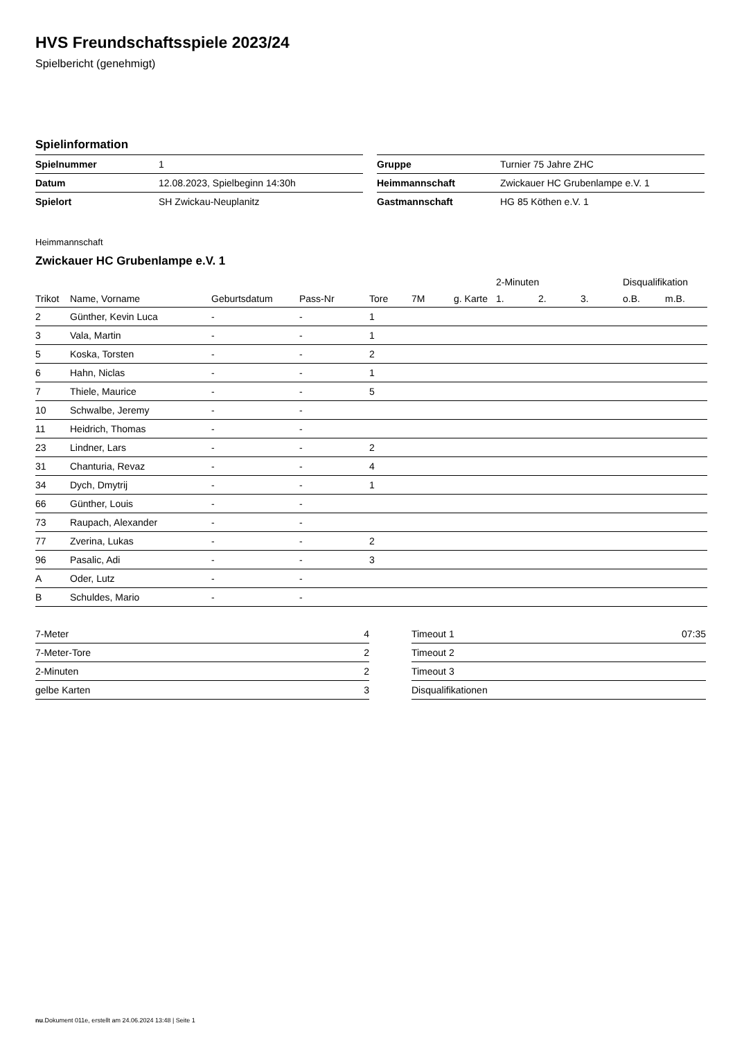HVS Freundschaftsspiele 2023/24
Spielbericht (genehmigt)
Spielinformation
| Spielnummer | 1 |
| Datum | 12.08.2023, Spielbeginn 14:30h |
| Spielort | SH Zwickau-Neuplanitz |
| Gruppe | Turnier 75 Jahre ZHC |
| Heimmannschaft | Zwickauer HC Grubenlampe e.V. 1 |
| Gastmannschaft | HG 85 Köthen e.V. 1 |
Heimmannschaft
Zwickauer HC Grubenlampe e.V. 1
| | | | | | | | 2-Minuten | | | Disqualifikation | |
| --- | --- | --- | --- | --- | --- | --- | --- | --- | --- | --- | --- |
| Trikot | Name, Vorname | Geburtsdatum | Pass-Nr | Tore | 7M | g. Karte | 1. | 2. | 3. | o.B. | m.B. |
| 2 | Günther, Kevin Luca | - | - | 1 | | | | | | | |
| 3 | Vala, Martin | - | - | 1 | | | | | | | |
| 5 | Koska, Torsten | - | - | 2 | | | | | | | |
| 6 | Hahn, Niclas | - | - | 1 | | | | | | | |
| 7 | Thiele, Maurice | - | - | 5 | | | | | | | |
| 10 | Schwalbe, Jeremy | - | - | | | | | | | | |
| 11 | Heidrich, Thomas | - | - | | | | | | | | |
| 23 | Lindner, Lars | - | - | 2 | | | | | | | |
| 31 | Chanturia, Revaz | - | - | 4 | | | | | | | |
| 34 | Dych, Dmytrij | - | - | 1 | | | | | | | |
| 66 | Günther, Louis | - | - | | | | | | | | |
| 73 | Raupach, Alexander | - | - | | | | | | | | |
| 77 | Zverina, Lukas | - | - | 2 | | | | | | | |
| 96 | Pasalic, Adi | - | - | 3 | | | | | | | |
| A | Oder, Lutz | - | - | | | | | | | | |
| B | Schuldes, Mario | - | - | | | | | | | | |
| 7-Meter | 4 |
| 7-Meter-Tore | 2 |
| 2-Minuten | 2 |
| gelbe Karten | 3 |
| Timeout 1 | 07:35 |
| Timeout 2 | |
| Timeout 3 | |
| Disqualifikationen | |
nu.Dokument 011e, erstellt am 24.06.2024 13:48 | Seite 1